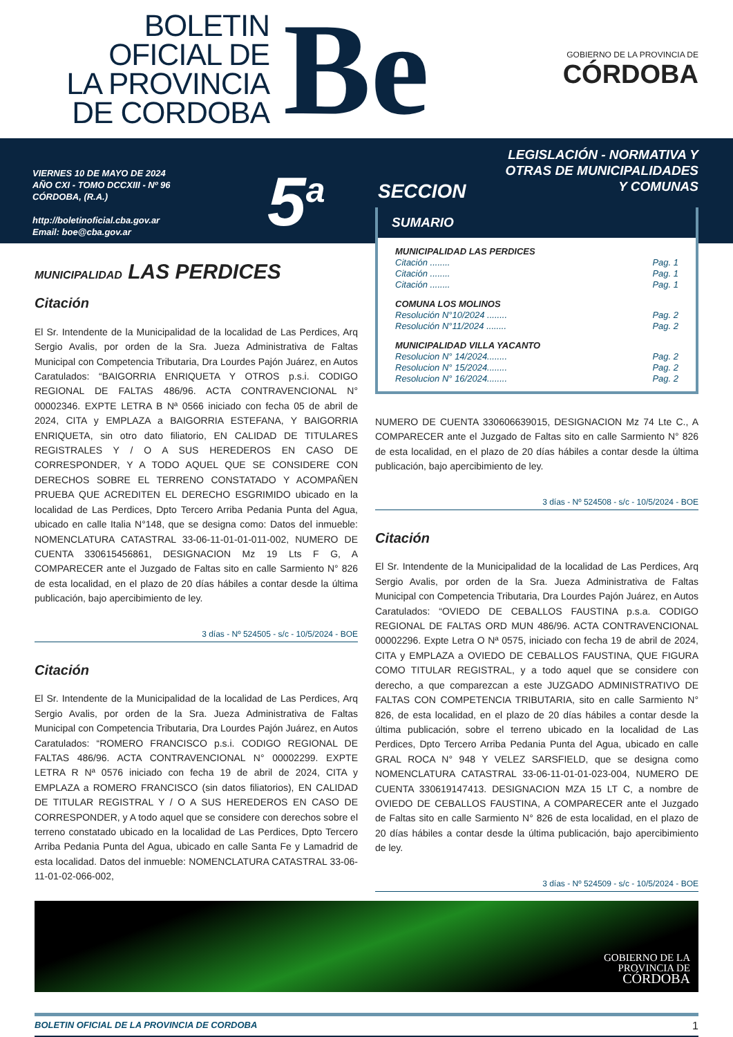BOLETIN
OFICIAL DE
LA PROVINCIA
DE CORDOBA
Be
GOBIERNO DE LA PROVINCIA DE
CÓRDOBA
VIERNES 10 DE MAYO DE 2024
AÑO CXI - TOMO DCCXIII - Nº 96
CÓRDOBA, (R.A.)
http://boletinoficial.cba.gov.ar
Email: boe@cba.gov.ar
5<sup>a</sup>
LEGISLACIÓN - NORMATIVA Y
OTRAS DE MUNICIPALIDADES
Y COMUNAS
SECCION
MUNICIPALIDAD LAS PERDICES
Citación
El Sr. Intendente de la Municipalidad de la localidad de Las Perdices, Arq Sergio Avalis, por orden de la Sra. Jueza Administrativa de Faltas Municipal con Competencia Tributaria, Dra Lourdes Pajón Juárez, en Autos Caratulados: “BAIGORRIA ENRIQUETA Y OTROS p.s.i. CODIGO REGIONAL DE FALTAS 486/96. ACTA CONTRAVENCIONAL N° 00002346. EXPTE LETRA B Nª 0566 iniciado con fecha 05 de abril de 2024, CITA y EMPLAZA a BAIGORRIA ESTEFANA, Y BAIGORRIA ENRIQUETA, sin otro dato filiatorio, EN CALIDAD DE TITULARES REGISTRALES Y / O A SUS HEREDEROS EN CASO DE CORRESPONDER, Y A TODO AQUEL QUE SE CONSIDERE CON DERECHOS SOBRE EL TERRENO CONSTATADO Y ACOMPAÑEN PRUEBA QUE ACREDITEN EL DERECHO ESGRIMIDO ubicado en la localidad de Las Perdices, Dpto Tercero Arriba Pedania Punta del Agua, ubicado en calle Italia N°148, que se designa como: Datos del inmueble: NOMENCLATURA CATASTRAL 33-06-11-01-01-011-002, NUMERO DE CUENTA 330615456861, DESIGNACION Mz 19 Lts F G, A COMPARECER ante el Juzgado de Faltas sito en calle Sarmiento N° 826 de esta localidad, en el plazo de 20 días hábiles a contar desde la última publicación, bajo apercibimiento de ley.
3 días - Nº 524505 - s/c - 10/5/2024 - BOE
Citación
El Sr. Intendente de la Municipalidad de la localidad de Las Perdices, Arq Sergio Avalis, por orden de la Sra. Jueza Administrativa de Faltas Municipal con Competencia Tributaria, Dra Lourdes Pajón Juárez, en Autos Caratulados: “ROMERO FRANCISCO p.s.i. CODIGO REGIONAL DE FALTAS 486/96. ACTA CONTRAVENCIONAL N° 00002299. EXPTE LETRA R Nª 0576 iniciado con fecha 19 de abril de 2024, CITA y EMPLAZA a ROMERO FRANCISCO (sin datos filiatorios), EN CALIDAD DE TITULAR REGISTRAL Y / O A SUS HEREDEROS EN CASO DE CORRESPONDER, y A todo aquel que se considere con derechos sobre el terreno constatado ubicado en la localidad de Las Perdices, Dpto Tercero Arriba Pedania Punta del Agua, ubicado en calle Santa Fe y Lamadrid de esta localidad. Datos del inmueble: NOMENCLATURA CATASTRAL 33-06-11-01-02-066-002,
SUMARIO
MUNICIPALIDAD LAS PERDICES
Citación ........ Pag. 1
Citación ........ Pag. 1
Citación ........ Pag. 1
COMUNA LOS MOLINOS
Resolución N°10/2024 ........ Pag. 2
Resolución N°11/2024 ........ Pag. 2
MUNICIPALIDAD VILLA YACANTO
Resolucion N° 14/2024........ Pag. 2
Resolucion N° 15/2024........ Pag. 2
Resolucion N° 16/2024........ Pag. 2
NUMERO DE CUENTA 330606639015, DESIGNACION Mz 74 Lte C., A COMPARECER ante el Juzgado de Faltas sito en calle Sarmiento N° 826 de esta localidad, en el plazo de 20 días hábiles a contar desde la última publicación, bajo apercibimiento de ley.
3 días - Nº 524508 - s/c - 10/5/2024 - BOE
Citación
El Sr. Intendente de la Municipalidad de la localidad de Las Perdices, Arq Sergio Avalis, por orden de la Sra. Jueza Administrativa de Faltas Municipal con Competencia Tributaria, Dra Lourdes Pajón Juárez, en Autos Caratulados: “OVIEDO DE CEBALLOS FAUSTINA p.s.a. CODIGO REGIONAL DE FALTAS ORD MUN 486/96. ACTA CONTRAVENCIONAL 00002296. Expte Letra O Nª 0575, iniciado con fecha 19 de abril de 2024, CITA y EMPLAZA a OVIEDO DE CEBALLOS FAUSTINA, QUE FIGURA COMO TITULAR REGISTRAL, y a todo aquel que se considere con derecho, a que comparezcan a este JUZGADO ADMINISTRATIVO DE FALTAS CON COMPETENCIA TRIBUTARIA, sito en calle Sarmiento N° 826, de esta localidad, en el plazo de 20 días hábiles a contar desde la última publicación, sobre el terreno ubicado en la localidad de Las Perdices, Dpto Tercero Arriba Pedania Punta del Agua, ubicado en calle GRAL ROCA N° 948 Y VELEZ SARSFIELD, que se designa como NOMENCLATURA CATASTRAL 33-06-11-01-01-023-004, NUMERO DE CUENTA 330619147413. DESIGNACION MZA 15 LT C, a nombre de OVIEDO DE CEBALLOS FAUSTINA, A COMPARECER ante el Juzgado de Faltas sito en calle Sarmiento N° 826 de esta localidad, en el plazo de 20 días hábiles a contar desde la última publicación, bajo apercibimiento de ley.
3 días - Nº 524509 - s/c - 10/5/2024 - BOE
GOBIERNO DE LA
PROVINCIA DE
CÓRDOBA
BOLETIN OFICIAL DE LA PROVINCIA DE CORDOBA 1